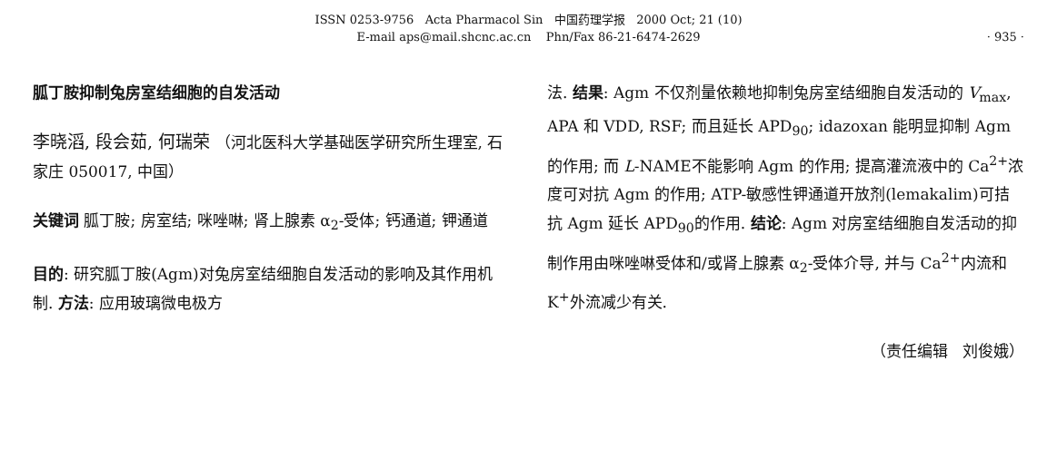ISSN 0253-9756 Acta Pharmacol Sin 中国药理学报 2000 Oct; 21 (10)
E-mail aps@mail.shcnc.ac.cn Phn/Fax 86-21-6474-2629
· 935 ·
胍丁胺抑制兔房室结细胞的自发活动
李晓滔, 段会茹, 何瑞荣 （河北医科大学基础医学研究所生理室, 石家庄 050017, 中国）
关键词 胍丁胺; 房室结; 咪唑啉; 肾上腺素 α<sub>2</sub>-受体; 钙通道; 钾通道
目的: 研究胍丁胺(Agm)对兔房室结细胞自发活动的影响及其作用机制. 方法: 应用玻璃微电极方
法. 结果: Agm 不仅剂量依赖地抑制兔房室结细胞自发活动的 V<sub>max</sub>, APA 和 VDD, RSF; 而且延长 APD<sub>90</sub>; idazoxan 能明显抑制 Agm 的作用; 而 L-NAME不能影响 Agm 的作用; 提高灌流液中的 Ca<sup>2+</sup>浓度可对抗 Agm 的作用; ATP-敏感性钾通道开放剂(lemakalim)可拮抗 Agm 延长 APD<sub>90</sub>的作用. 结论: Agm 对房室结细胞自发活动的抑制作用由咪唑啉受体和/或肾上腺素 α<sub>2</sub>-受体介导, 并与 Ca<sup>2+</sup>内流和 K<sup>+</sup>外流减少有关.
（责任编辑 刘俊娥）